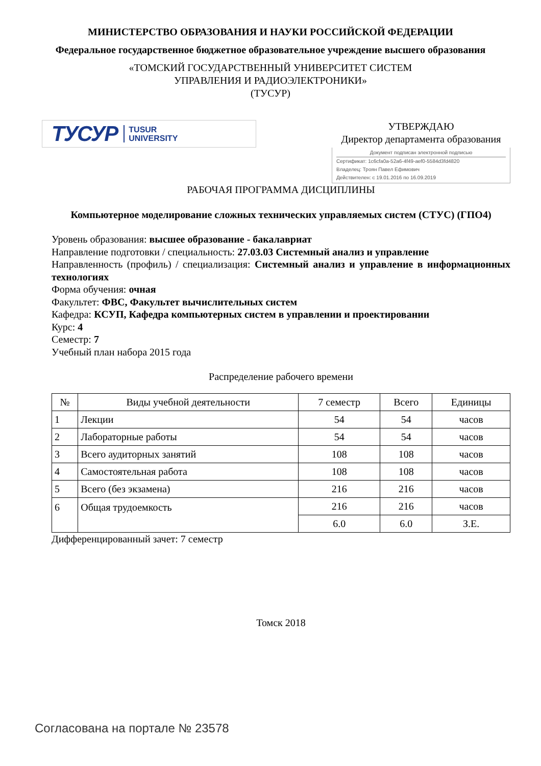МИНИСТЕРСТВО ОБРАЗОВАНИЯ И НАУКИ РОССИЙСКОЙ ФЕДЕРАЦИИ
Федеральное государственное бюджетное образовательное учреждение высшего образования
«ТОМСКИЙ ГОСУДАРСТВЕННЫЙ УНИВЕРСИТЕТ СИСТЕМ
УПРАВЛЕНИЯ И РАДИОЭЛЕКТРОНИКИ»
(ТУСУР)
ТУСУР TUSUR
UNIVERSITY
УТВЕРЖДАЮ
Директор департамента образования
Документ подписан электронной подписью
Сертификат: 1c6cfa0a-52a6-4f49-aef0-5584d3fd4820
Владелец: Троян Павел Ефимович
Действителен: с 19.01.2016 по 16.09.2019
РАБОЧАЯ ПРОГРАММА ДИСЦИПЛИНЫ
Компьютерное моделирование сложных технических управляемых систем (СТУС) (ГПО4)
Уровень образования: высшее образование - бакалавриат
Направление подготовки / специальность: 27.03.03 Системный анализ и управление
Направленность (профиль) / специализация: Системный анализ и управление в информационных технологиях
Форма обучения: очная
Факультет: ФВС, Факультет вычислительных систем
Кафедра: КСУП, Кафедра компьютерных систем в управлении и проектировании
Курс: 4
Семестр: 7
Учебный план набора 2015 года
Распределение рабочего времени
| № | Виды учебной деятельности | 7 семестр | Всего | Единицы |
| --- | --- | --- | --- | --- |
| 1 | Лекции | 54 | 54 | часов |
| 2 | Лабораторные работы | 54 | 54 | часов |
| 3 | Всего аудиторных занятий | 108 | 108 | часов |
| 4 | Самостоятельная работа | 108 | 108 | часов |
| 5 | Всего (без экзамена) | 216 | 216 | часов |
| 6 | Общая трудоемкость | 216 | 216 | часов |
| | | 6.0 | 6.0 | З.Е. |
Дифференцированный зачет: 7 семестр
Томск 2018
Согласована на портале № 23578